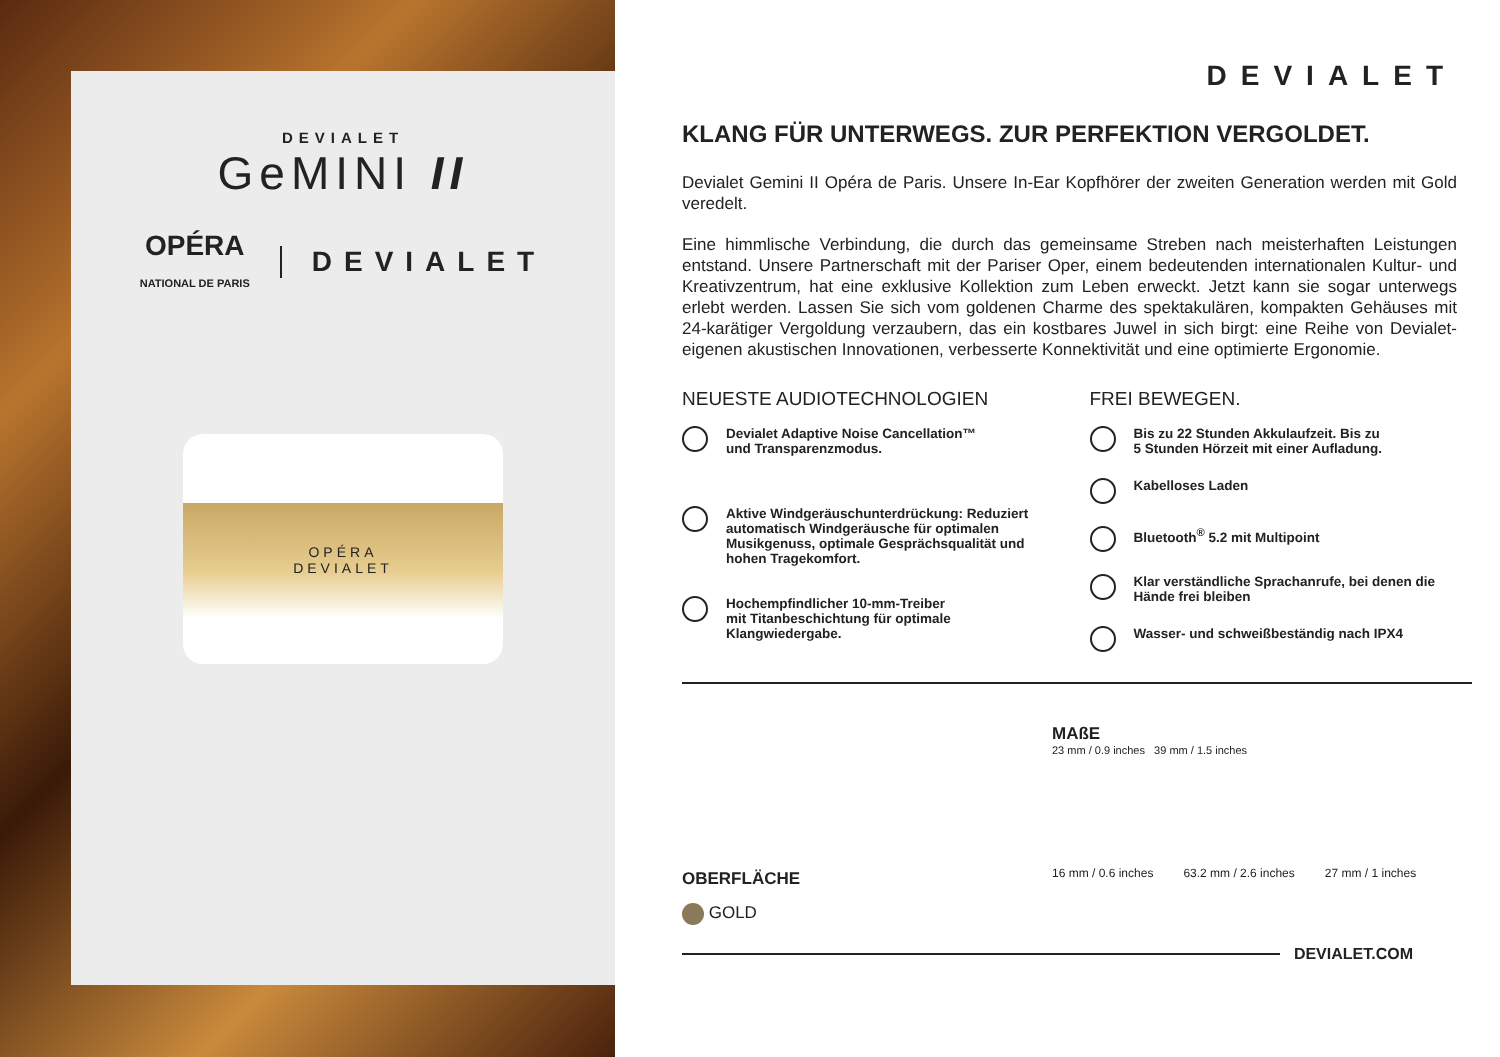DEVIALET
GeMINI II
OPÉRA
NATIONAL DE PARIS
DEVIALET
OPÉRA
DEVIALET
DEVIALET
KLANG FÜR UNTERWEGS. ZUR PERFEKTION VERGOLDET.
Devialet Gemini II Opéra de Paris. Unsere In-Ear Kopfhörer der zweiten Generation werden mit Gold veredelt.
Eine himmlische Verbindung, die durch das gemeinsame Streben nach meisterhaften Leistungen entstand. Unsere Partnerschaft mit der Pariser Oper, einem bedeutenden internationalen Kultur- und Kreativzentrum, hat eine exklusive Kollektion zum Leben erweckt. Jetzt kann sie sogar unterwegs erlebt werden. Lassen Sie sich vom goldenen Charme des spektakulären, kompakten Gehäuses mit 24-karätiger Vergoldung verzaubern, das ein kostbares Juwel in sich birgt: eine Reihe von Devialet-eigenen akustischen Innovationen, verbesserte Konnektivität und eine optimierte Ergonomie.
NEUESTE AUDIOTECHNOLOGIEN
Devialet Adaptive Noise Cancellation™
und Transparenzmodus.
Aktive Windgeräuschunterdrückung: Reduziert automatisch Windgeräusche für optimalen Musikgenuss, optimale Gesprächsqualität und hohen Tragekomfort.
Hochempfindlicher 10-mm-Treiber
mit Titanbeschichtung für optimale
Klangwiedergabe.
FREI BEWEGEN.
Bis zu 22 Stunden Akkulaufzeit. Bis zu
5 Stunden Hörzeit mit einer Aufladung.
Kabelloses Laden
Bluetooth<sup>®</sup> 5.2 mit Multipoint
Klar verständliche Sprachanrufe, bei denen die Hände frei bleiben
Wasser- und schweißbeständig nach IPX4
OBERFLÄCHE
GOLD
MAßE
23 mm / 0.9 inches 39 mm / 1.5 inches
16 mm / 0.6 inches 63.2 mm / 2.6 inches 27 mm / 1 inches
DEVIALET.COM